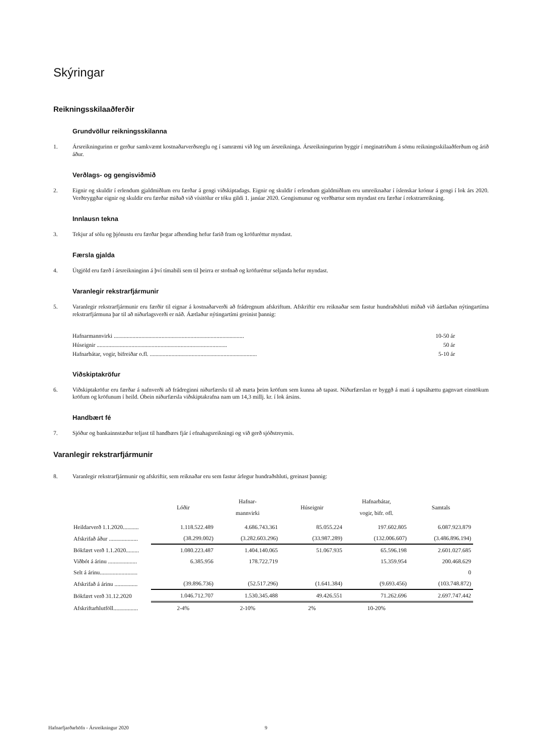Skýringar
Reikningsskilaaðferðir
Grundvöllur reikningsskilanna
1. Ársreikningurinn er gerður samkvæmt kostnaðarverðsreglu og í samræmi við lög um ársreikninga. Ársreikningurinn byggir í meginatriðum á sömu reikningsskilaaðferðum og árið áður.
Verðlags- og gengisviðmið
2. Eignir og skuldir í erlendum gjaldmiðlum eru færðar á gengi viðskiptadags. Eignir og skuldir í erlendum gjaldmiðlum eru umreiknaðar í íslenskar krónur á gengi í lok árs 2020. Verðtryggðar eignir og skuldir eru færðar miðað við vísitölur er tóku gildi 1. janúar 2020. Gengismunur og verðbætur sem myndast eru færðar í rekstrarreikning.
Innlausn tekna
3. Tekjur af sölu og þjónustu eru færðar þegar afhending hefur farið fram og kröfuréttur myndast.
Færsla gjalda
4. Útgjöld eru færð í ársreikninginn á því tímabili sem til þeirra er stofnað og kröfuréttur seljanda hefur myndast.
Varanlegir rekstrarfjármunir
5. Varanlegir rekstrarfjármunir eru færðir til eignar á kostnaðarverði að frádregnum afskriftum. Afskriftir eru reiknaðar sem fastur hundraðshluti miðað við áætlaðan nýtingartíma rekstrarfjármuna þar til að niðurlagsverði er náð. Áætlaður nýtingartími greinist þannig:
| Hafnarmannvirki .......................................................................................... | 10-50 ár |
| Húseignir .......................................................................................... | 50 ár |
| Hafnarbátar, vogir, bifreiðar o.fl. .......................................................................... | 5-10 ár |
Viðskiptakröfur
6. Viðskiptakröfur eru færðar á nafnverði að frádreginni niðurfærslu til að mæta þeim kröfum sem kunna að tapast. Niðurfærslan er byggð á mati á tapsáhættu gagnvart einstökum kröfum og kröfunum í heild. Óbein niðurfærsla viðskiptakrafna nam um 14,3 millj. kr. í lok ársins.
Handbært fé
7. Sjóður og bankainnstæður teljast til handbærs fjár í efnahagsreikningi og við gerð sjóðstreymis.
Varanlegir rekstrarfjármunir
8. Varanlegir rekstrarfjármunir og afskriftir, sem reiknaðar eru sem fastur árlegur hundraðshluti, greinast þannig:
| | Lóðir | Hafnar- mannvirki | Húseignir | Hafnarbátar, vogir, bifr. ofl. | Samtals |
| --- | --- | --- | --- | --- | --- |
| Heildarverð 1.1.2020........... | 1.118.522.489 | 4.686.743.361 | 85.055.224 | 197.602.805 | 6.087.923.879 |
| Afskrifað áður .................... | (38.299.002) | (3.282.603.296) | (33.987.289) | (132.006.607) | (3.486.896.194) |
| Bókfært verð 1.1.2020......... | 1.080.223.487 | 1.404.140.065 | 51.067.935 | 65.596.198 | 2.601.027.685 |
| Viðbót á árinu .................... | 6.385.956 | 178.722.719 | | 15.359.954 | 200.468.629 |
| Selt á árinu.......................... | | | | | 0 |
| Afskrifað á árinu ................ | (39.896.736) | (52.517.296) | (1.641.384) | (9.693.456) | (103.748.872) |
| Bókfært verð 31.12.2020 | 1.046.712.707 | 1.530.345.488 | 49.426.551 | 71.262.696 | 2.697.747.442 |
| Afskriftarhlutföll................. | 2-4% | 2-10% | 2% | 10-20% | |
Hafnarfjarðarhöfn - Ársreikningur 2020 9